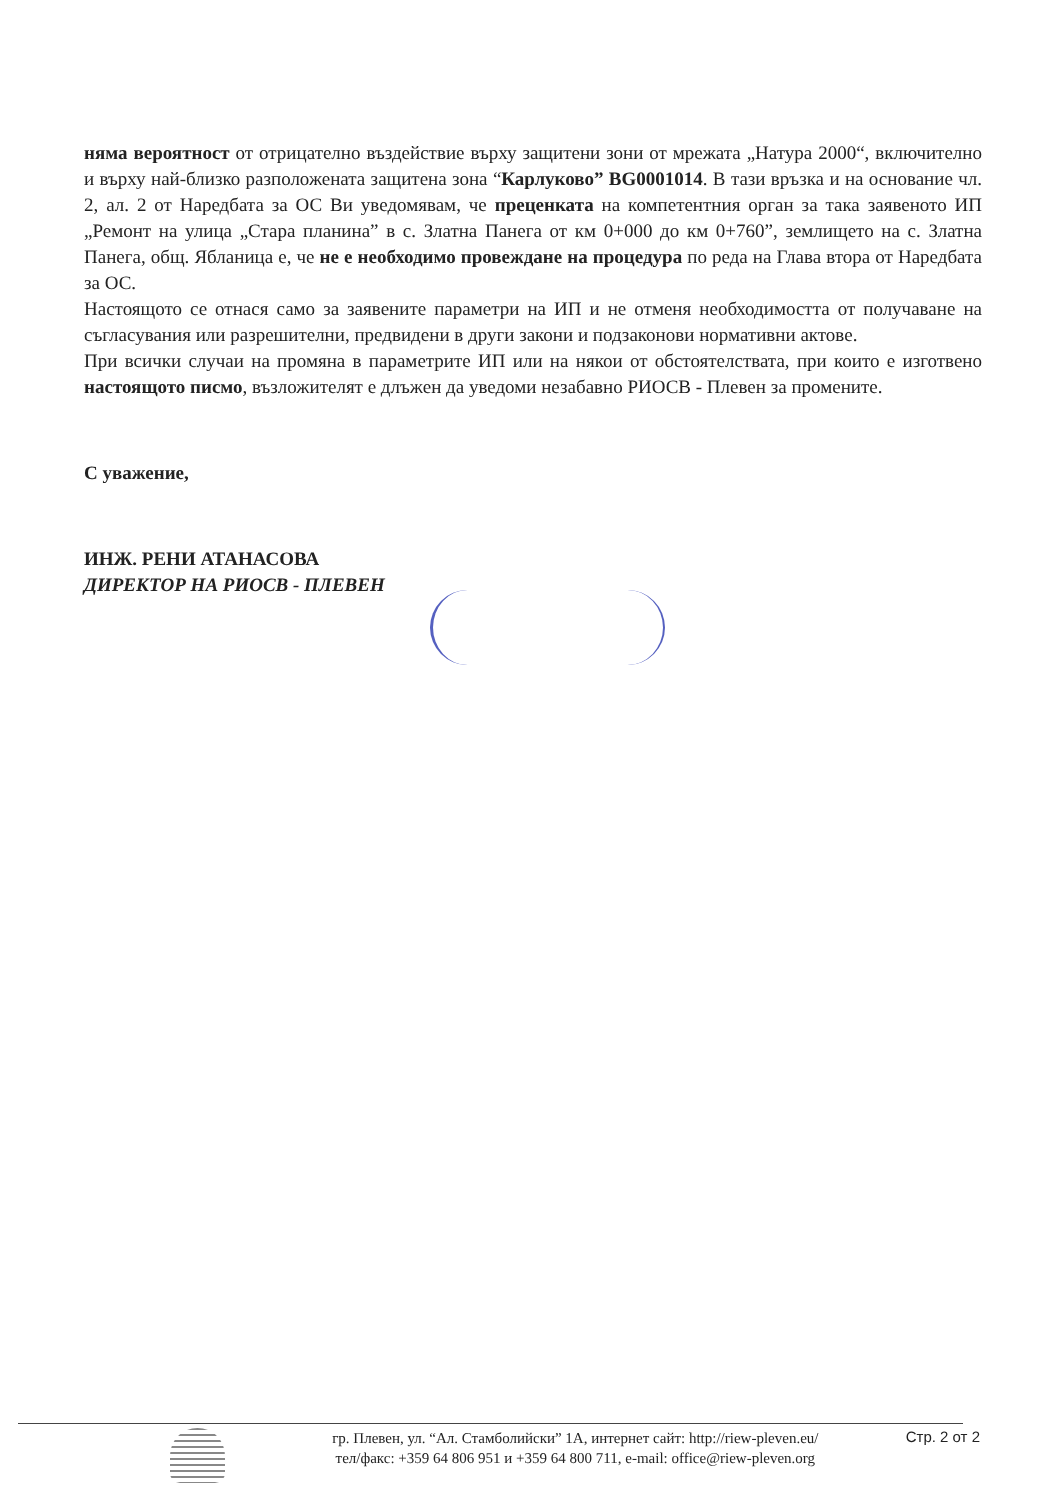няма вероятност от отрицателно въздействие върху защитени зони от мрежата „Натура 2000“, включително и върху най-близко разположената защитена зона “Карлуково” BG0001014. В тази връзка и на основание чл. 2, ал. 2 от Наредбата за ОС Ви уведомявам, че преценката на компетентния орган за така заявеното ИП „Ремонт на улица „Стара планина” в с. Златна Панега от км 0+000 до км 0+760”, землището на с. Златна Панега, общ. Ябланица е, че не е необходимо провеждане на процедура по реда на Глава втора от Наредбата за ОС.
Настоящото се отнася само за заявените параметри на ИП и не отменя необходимостта от получаване на съгласувания или разрешителни, предвидени в други закони и подзаконови нормативни актове.
При всички случаи на промяна в параметрите ИП или на някои от обстоятелствата, при които е изготвено настоящото писмо, възложителят е длъжен да уведоми незабавно РИОСВ - Плевен за промените.
С уважение,
ИНЖ. РЕНИ АТАНАСОВА
ДИРЕКТОР НА РИОСВ - ПЛЕВЕН
гр. Плевен, ул. “Ал. Стамболийски” 1А, интернет сайт: http://riew-pleven.eu/
тел/факс: +359 64 806 951 и +359 64 800 711, e-mail: office@riew-pleven.org
Стр. 2 от 2